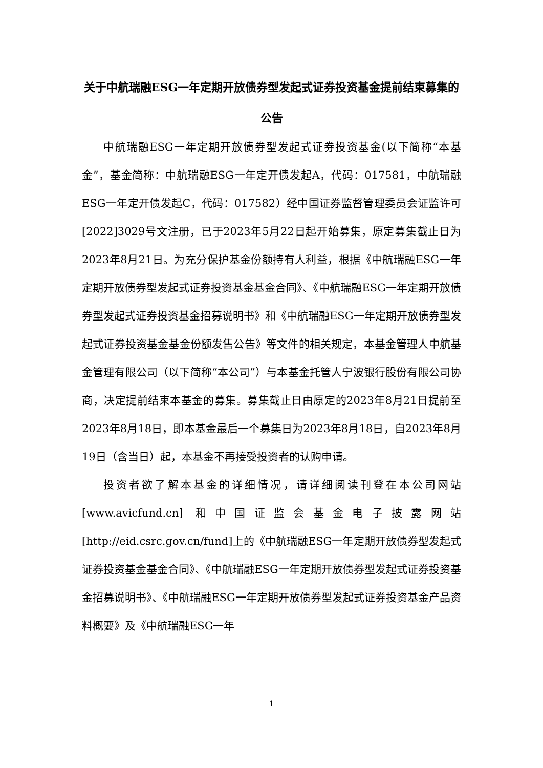关于中航瑞融ESG一年定期开放债券型发起式证券投资基金提前结束募集的公告
中航瑞融ESG一年定期开放债券型发起式证券投资基金(以下简称“本基金”，基金简称：中航瑞融ESG一年定开债发起A，代码：017581，中航瑞融ESG一年定开债发起C，代码：017582）经中国证券监督管理委员会证监许可[2022]3029号文注册，已于2023年5月22日起开始募集，原定募集截止日为2023年8月21日。为充分保护基金份额持有人利益，根据《中航瑞融ESG一年定期开放债券型发起式证券投资基金基金合同》、《中航瑞融ESG一年定期开放债券型发起式证券投资基金招募说明书》和《中航瑞融ESG一年定期开放债券型发起式证券投资基金基金份额发售公告》等文件的相关规定，本基金管理人中航基金管理有限公司（以下简称“本公司”）与本基金托管人宁波银行股份有限公司协商，决定提前结束本基金的募集。募集截止日由原定的2023年8月21日提前至2023年8月18日，即本基金最后一个募集日为2023年8月18日，自2023年8月19日（含当日）起，本基金不再接受投资者的认购申请。
投资者欲了解本基金的详细情况，请详细阅读刊登在本公司网站[www.avicfund.cn] 和中国证监会基金电子披露网站[http://eid.csrc.gov.cn/fund]上的《中航瑞融ESG一年定期开放债券型发起式证券投资基金基金合同》、《中航瑞融ESG一年定期开放债券型发起式证券投资基金招募说明书》、《中航瑞融ESG一年定期开放债券型发起式证券投资基金产品资料概要》及《中航瑞融ESG一年
1